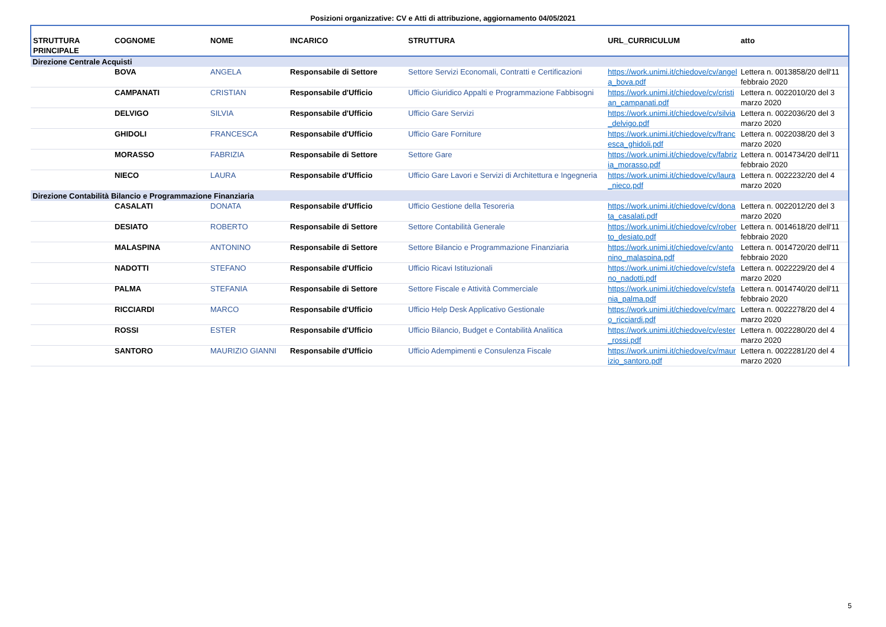Posizioni organizzative: CV e Atti di attribuzione, aggiornamento 04/05/2021
| STRUTTURA PRINCIPALE | COGNOME | NOME | INCARICO | STRUTTURA | URL_CURRICULUM | atto |
| --- | --- | --- | --- | --- | --- | --- |
| Direzione Centrale Acquisti | | | | | | |
| | BOVA | ANGELA | Responsabile di Settore | Settore Servizi Economali, Contratti e Certificazioni | https://work.unimi.it/chiedove/cv/angela_bova.pdf | Lettera n. 0013858/20 dell'11 febbraio 2020 |
| | CAMPANATI | CRISTIAN | Responsabile d'Ufficio | Ufficio Giuridico Appalti e Programmazione Fabbisogni | https://work.unimi.it/chiedove/cv/cristian_campanati.pdf | Lettera n. 0022010/20 del 3 marzo 2020 |
| | DELVIGO | SILVIA | Responsabile d'Ufficio | Ufficio Gare Servizi | https://work.unimi.it/chiedove/cv/silvia_delvigo.pdf | Lettera n. 0022036/20 del 3 marzo 2020 |
| | GHIDOLI | FRANCESCA | Responsabile d'Ufficio | Ufficio Gare Forniture | https://work.unimi.it/chiedove/cv/francesca_ghidoli.pdf | Lettera n. 0022038/20 del 3 marzo 2020 |
| | MORASSO | FABRIZIA | Responsabile di Settore | Settore Gare | https://work.unimi.it/chiedove/cv/fabrizia_morasso.pdf | Lettera n. 0014734/20 dell'11 febbraio 2020 |
| | NIECO | LAURA | Responsabile d'Ufficio | Ufficio Gare Lavori e Servizi di Architettura e Ingegneria | https://work.unimi.it/chiedove/cv/laura_nieco.pdf | Lettera n. 0022232/20 del 4 marzo 2020 |
| Direzione Contabilità Bilancio e Programmazione Finanziaria | | | | | | |
| | CASALATI | DONATA | Responsabile d'Ufficio | Ufficio Gestione della Tesoreria | https://work.unimi.it/chiedove/cv/donata_casalati.pdf | Lettera n. 0022012/20 del 3 marzo 2020 |
| | DESIATO | ROBERTO | Responsabile di Settore | Settore Contabilità Generale | https://work.unimi.it/chiedove/cv/roberto_desiato.pdf | Lettera n. 0014618/20 dell'11 febbraio 2020 |
| | MALASPINA | ANTONINO | Responsabile di Settore | Settore Bilancio e Programmazione Finanziaria | https://work.unimi.it/chiedove/cv/antonino_malaspina.pdf | Lettera n. 0014720/20 dell'11 febbraio 2020 |
| | NADOTTI | STEFANO | Responsabile d'Ufficio | Ufficio Ricavi Istituzionali | https://work.unimi.it/chiedove/cv/stefano_nadotti.pdf | Lettera n. 0022229/20 del 4 marzo 2020 |
| | PALMA | STEFANIA | Responsabile di Settore | Settore Fiscale e Attività Commerciale | https://work.unimi.it/chiedove/cv/stefania_palma.pdf | Lettera n. 0014740/20 dell'11 febbraio 2020 |
| | RICCIARDI | MARCO | Responsabile d'Ufficio | Ufficio Help Desk Applicativo Gestionale | https://work.unimi.it/chiedove/cv/marco_ricciardi.pdf | Lettera n. 0022278/20 del 4 marzo 2020 |
| | ROSSI | ESTER | Responsabile d'Ufficio | Ufficio Bilancio, Budget e Contabilità Analitica | https://work.unimi.it/chiedove/cv/ester_rossi.pdf | Lettera n. 0022280/20 del 4 marzo 2020 |
| | SANTORO | MAURIZIO GIANNI | Responsabile d'Ufficio | Ufficio Adempimenti e Consulenza Fiscale | https://work.unimi.it/chiedove/cv/maurizio_santoro.pdf | Lettera n. 0022281/20 del 4 marzo 2020 |
5